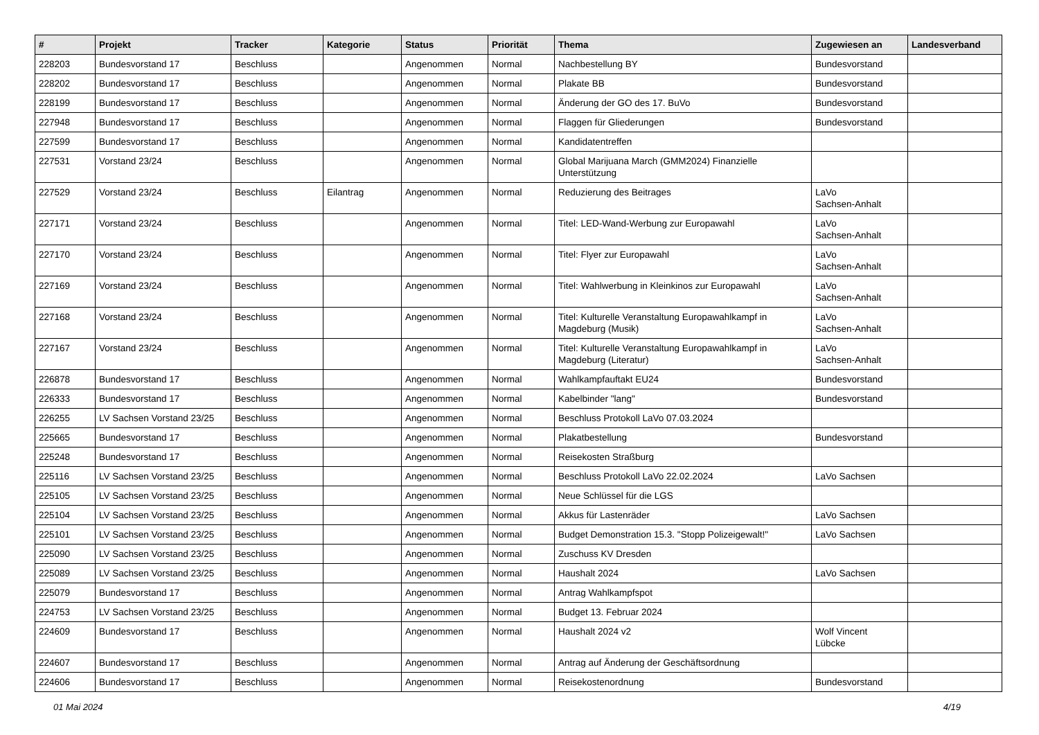| # | Projekt | Tracker | Kategorie | Status | Priorität | Thema | Zugewiesen an | Landesverband |
| --- | --- | --- | --- | --- | --- | --- | --- | --- |
| 228203 | Bundesvorstand 17 | Beschluss | | Angenommen | Normal | Nachbestellung BY | Bundesvorstand | |
| 228202 | Bundesvorstand 17 | Beschluss | | Angenommen | Normal | Plakate BB | Bundesvorstand | |
| 228199 | Bundesvorstand 17 | Beschluss | | Angenommen | Normal | Änderung der GO des 17. BuVo | Bundesvorstand | |
| 227948 | Bundesvorstand 17 | Beschluss | | Angenommen | Normal | Flaggen für Gliederungen | Bundesvorstand | |
| 227599 | Bundesvorstand 17 | Beschluss | | Angenommen | Normal | Kandidatentreffen | | |
| 227531 | Vorstand 23/24 | Beschluss | | Angenommen | Normal | Global Marijuana March (GMM2024) Finanzielle Unterstützung | | |
| 227529 | Vorstand 23/24 | Beschluss | Eilantrag | Angenommen | Normal | Reduzierung des Beitrages | LaVo Sachsen-Anhalt | |
| 227171 | Vorstand 23/24 | Beschluss | | Angenommen | Normal | Titel: LED-Wand-Werbung zur Europawahl | LaVo Sachsen-Anhalt | |
| 227170 | Vorstand 23/24 | Beschluss | | Angenommen | Normal | Titel: Flyer zur Europawahl | LaVo Sachsen-Anhalt | |
| 227169 | Vorstand 23/24 | Beschluss | | Angenommen | Normal | Titel: Wahlwerbung in Kleinkinos zur Europawahl | LaVo Sachsen-Anhalt | |
| 227168 | Vorstand 23/24 | Beschluss | | Angenommen | Normal | Titel: Kulturelle Veranstaltung Europawahlkampf in Magdeburg (Musik) | LaVo Sachsen-Anhalt | |
| 227167 | Vorstand 23/24 | Beschluss | | Angenommen | Normal | Titel: Kulturelle Veranstaltung Europawahlkampf in Magdeburg (Literatur) | LaVo Sachsen-Anhalt | |
| 226878 | Bundesvorstand 17 | Beschluss | | Angenommen | Normal | Wahlkampfauftakt EU24 | Bundesvorstand | |
| 226333 | Bundesvorstand 17 | Beschluss | | Angenommen | Normal | Kabelbinder "lang" | Bundesvorstand | |
| 226255 | LV Sachsen Vorstand 23/25 | Beschluss | | Angenommen | Normal | Beschluss Protokoll LaVo 07.03.2024 | | |
| 225665 | Bundesvorstand 17 | Beschluss | | Angenommen | Normal | Plakatbestellung | Bundesvorstand | |
| 225248 | Bundesvorstand 17 | Beschluss | | Angenommen | Normal | Reisekosten Straßburg | | |
| 225116 | LV Sachsen Vorstand 23/25 | Beschluss | | Angenommen | Normal | Beschluss Protokoll LaVo 22.02.2024 | LaVo Sachsen | |
| 225105 | LV Sachsen Vorstand 23/25 | Beschluss | | Angenommen | Normal | Neue Schlüssel für die LGS | | |
| 225104 | LV Sachsen Vorstand 23/25 | Beschluss | | Angenommen | Normal | Akkus für Lastenräder | LaVo Sachsen | |
| 225101 | LV Sachsen Vorstand 23/25 | Beschluss | | Angenommen | Normal | Budget Demonstration 15.3. "Stopp Polizeigewalt!" | LaVo Sachsen | |
| 225090 | LV Sachsen Vorstand 23/25 | Beschluss | | Angenommen | Normal | Zuschuss KV Dresden | | |
| 225089 | LV Sachsen Vorstand 23/25 | Beschluss | | Angenommen | Normal | Haushalt 2024 | LaVo Sachsen | |
| 225079 | Bundesvorstand 17 | Beschluss | | Angenommen | Normal | Antrag Wahlkampfspot | | |
| 224753 | LV Sachsen Vorstand 23/25 | Beschluss | | Angenommen | Normal | Budget 13. Februar 2024 | | |
| 224609 | Bundesvorstand 17 | Beschluss | | Angenommen | Normal | Haushalt 2024 v2 | Wolf Vincent Lübcke | |
| 224607 | Bundesvorstand 17 | Beschluss | | Angenommen | Normal | Antrag auf Änderung der Geschäftsordnung | | |
| 224606 | Bundesvorstand 17 | Beschluss | | Angenommen | Normal | Reisekostenordnung | Bundesvorstand | |
01 Mai 2024 4/19